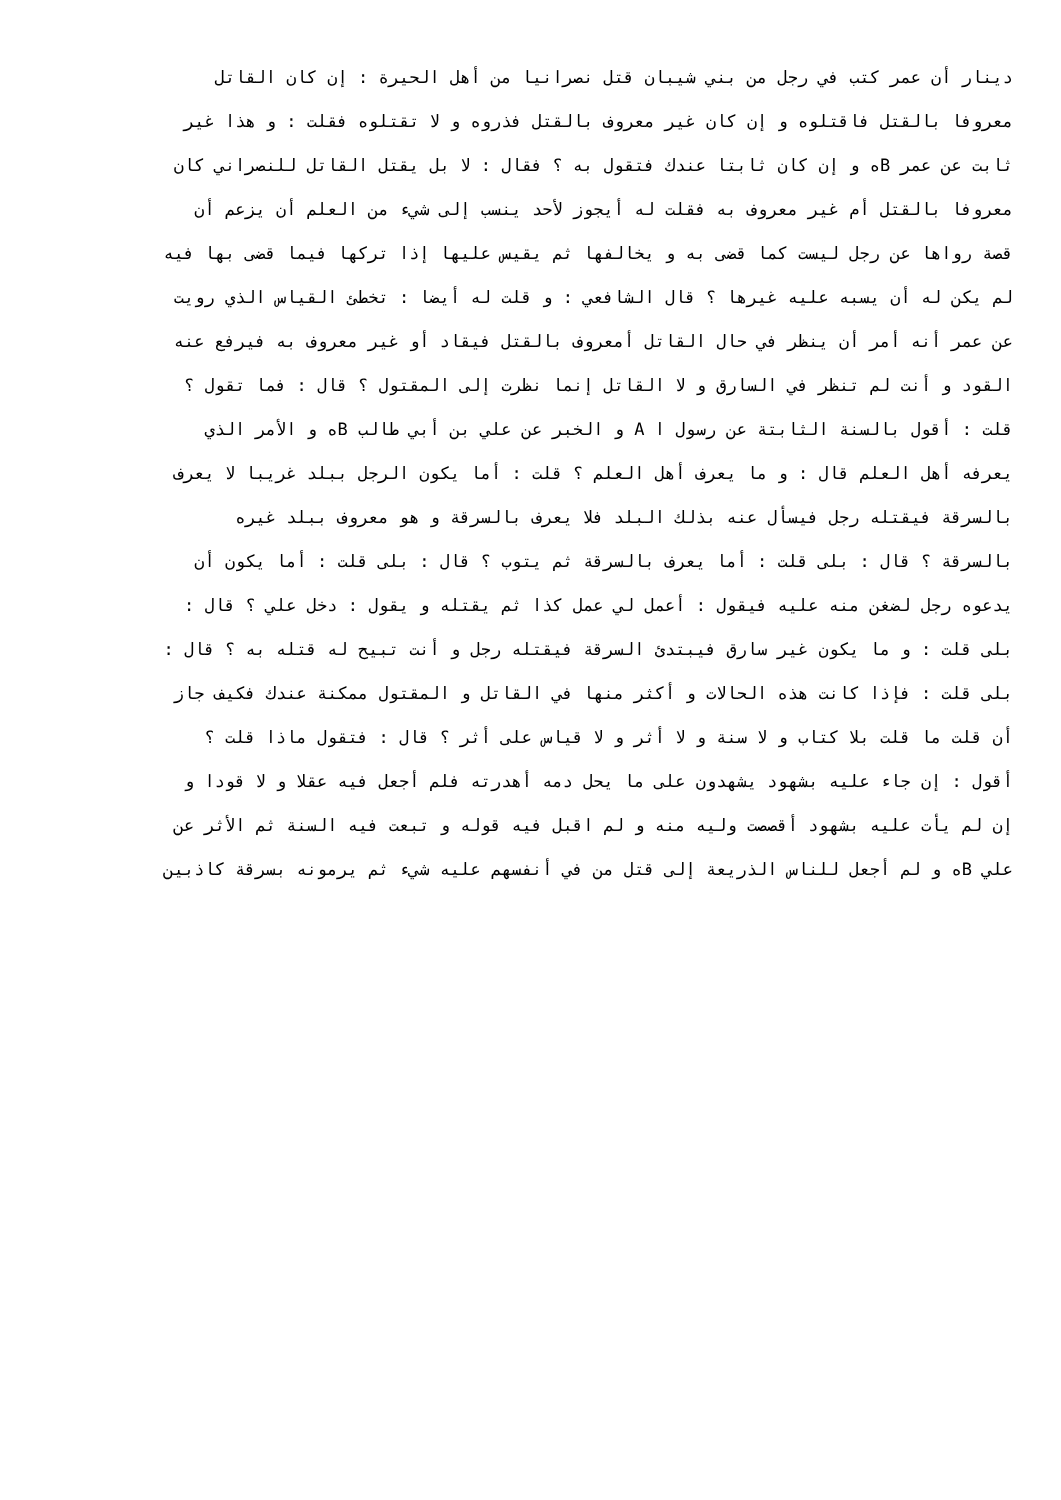دينار أن عمر كتب في رجل من بني شيبان قتل نصرانيا من أهل الحيرة : إن كان القاتل
معروفا بالقتل فاقتلوه و إن كان غير معروف بالقتل فذروه و لا تقتلوه فقلت : و هذا غير
ثابت عن عمر Bه و إن كان ثابتا عندك فتقول به ؟ فقال : لا بل يقتل القاتل للنصراني كان
معروفا بالقتل أم غير معروف به فقلت له أيجوز لأحد ينسب إلى شيء من العلم أن يزعم أن
قصة رواها عن رجل ليست كما قضى به و يخالفها ثم يقيس عليها إذا تركها فيما قضى بها فيه
لم يكن له أن يسبه عليه غيرها ؟ قال الشافعي : و قلت له أيضا : تخطئ القياس الذي رويت
عن عمر أنه أمر أن ينظر في حال القاتل أمعروف بالقتل فيقاد أو غير معروف به فيرفع عنه
القود و أنت لم تنظر في السارق و لا القاتل إنما نظرت إلى المقتول ؟ قال : فما تقول ؟
قلت : أقول بالسنة الثابتة عن رسول ا A و الخبر عن علي بن أبي طالب Bه و الأمر الذي
يعرفه أهل العلم قال : و ما يعرف أهل العلم ؟ قلت : أما يكون الرجل ببلد غريبا لا يعرف
بالسرقة فيقتله رجل فيسأل عنه بذلك البلد فلا يعرف بالسرقة و هو معروف ببلد غيره
بالسرقة ؟ قال : بلى قلت : أما يعرف بالسرقة ثم يتوب ؟ قال : بلى قلت : أما يكون أن
يدعوه رجل لضغن منه عليه فيقول : أعمل لي عمل كذا ثم يقتله و يقول : دخل علي ؟ قال :
بلى قلت : و ما يكون غير سارق فيبتدئ السرقة فيقتله رجل و أنت تبيح له قتله به ؟ قال :
بلى قلت : فإذا كانت هذه الحالات و أكثر منها في القاتل و المقتول ممكنة عندك فكيف جاز
أن قلت ما قلت بلا كتاب و لا سنة و لا أثر و لا قياس على أثر ؟ قال : فتقول ماذا قلت ؟
أقول : إن جاء عليه بشهود يشهدون على ما يحل دمه أهدرته فلم أجعل فيه عقلا و لا قودا و
إن لم يأت عليه بشهود أقصصت وليه منه و لم اقبل فيه قوله و تبعت فيه السنة ثم الأثر عن
علي Bه و لم أجعل للناس الذريعة إلى قتل من في أنفسهم عليه شيء ثم يرمونه بسرقة كاذبين